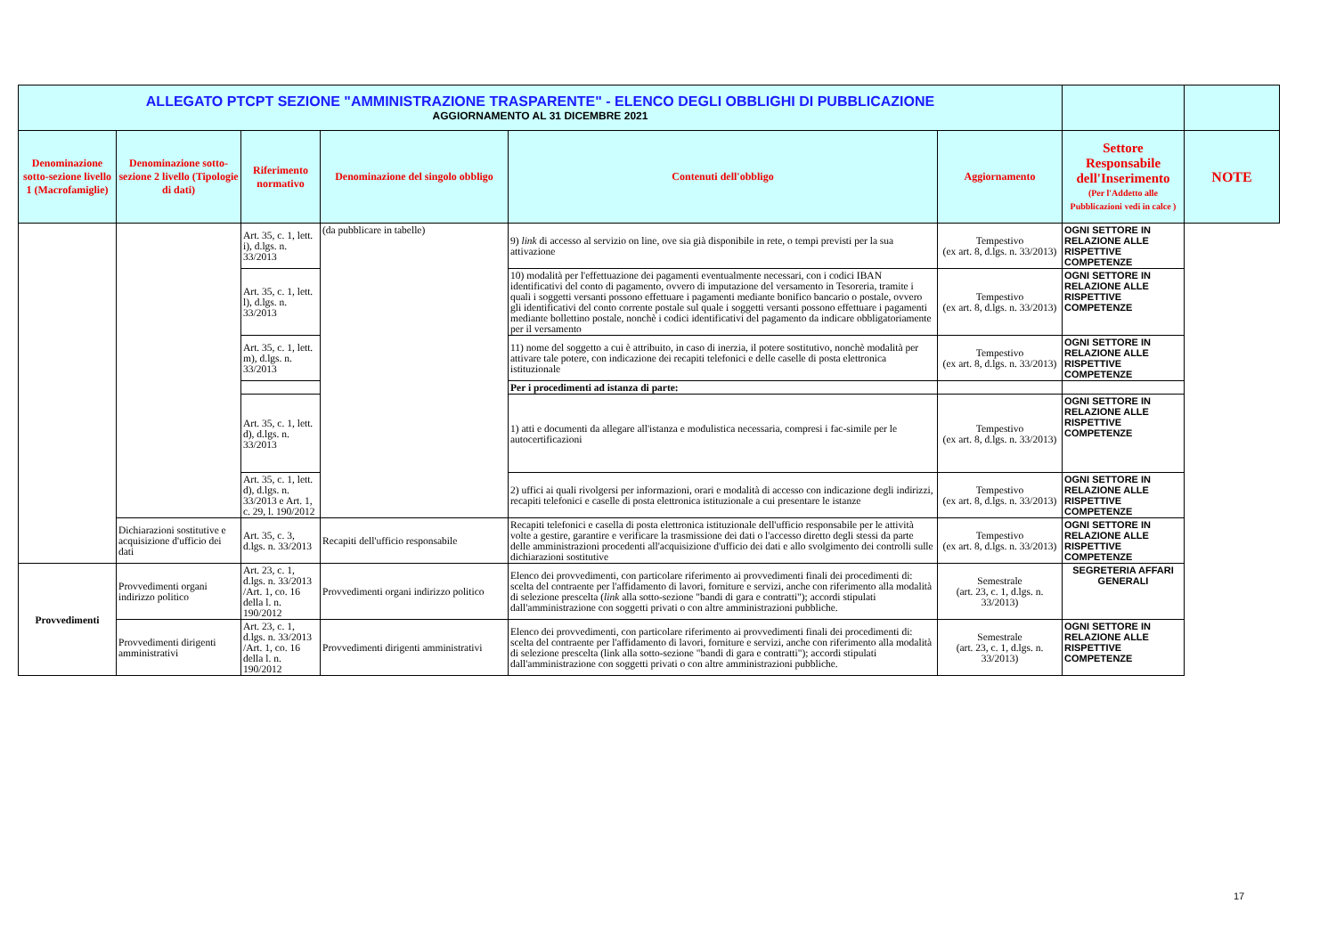| ALLEGATO PTCPT SEZIONE "AMMINISTRAZIONE TRASPARENTE" - ELENCO DEGLI OBBLIGHI DI PUBBLICAZIONE AGGIORNAMENTO AL 31 DICEMBRE 2021 | | | | | | | |
| Denominazione sotto-sezione livello 1 (Macrofamiglie) | Denominazione sotto-sezione 2 livello (Tipologie di dati) | Riferimento normativo | Denominazione del singolo obbligo | Contenuti dell'obbligo | Aggiornamento | Settore Responsabile dell'Inserimento (Per l'Addetto alle Pubblicazioni vedi in calce ) | NOTE |
| | | Art. 35, c. 1, lett. i), d.lgs. n. 33/2013 | (da pubblicare in tabelle) | 9) link di accesso al servizio on line, ove sia già disponibile in rete, o tempi previsti per la sua attivazione | Tempestivo (ex art. 8, d.lgs. n. 33/2013) | OGNI SETTORE IN RELAZIONE ALLE RISPETTIVE COMPETENZE | |
| | | Art. 35, c. 1, lett. l), d.lgs. n. 33/2013 | | 10) modalità per l'effettuazione dei pagamenti eventualmente necessari, con i codici IBAN identificativi del conto di pagamento, ovvero di imputazione del versamento in Tesoreria, tramite i quali i soggetti versanti possono effettuare i pagamenti mediante bonifico bancario o postale, ovvero gli identificativi del conto corrente postale sul quale i soggetti versanti possono effettuare i pagamenti mediante bollettino postale, nonchè i codici identificativi del pagamento da indicare obbligatoriamente per il versamento | Tempestivo (ex art. 8, d.lgs. n. 33/2013) | OGNI SETTORE IN RELAZIONE ALLE RISPETTIVE COMPETENZE | |
| | | Art. 35, c. 1, lett. m), d.lgs. n. 33/2013 | | 11) nome del soggetto a cui è attribuito, in caso di inerzia, il potere sostitutivo, nonchè modalità per attivare tale potere, con indicazione dei recapiti telefonici e delle caselle di posta elettronica istituzionale | Tempestivo (ex art. 8, d.lgs. n. 33/2013) | OGNI SETTORE IN RELAZIONE ALLE RISPETTIVE COMPETENZE | |
| | | | | Per i procedimenti ad istanza di parte: | | | |
| | | Art. 35, c. 1, lett. d), d.lgs. n. 33/2013 | | 1) atti e documenti da allegare all'istanza e modulistica necessaria, compresi i fac-simile per le autocertificazioni | Tempestivo (ex art. 8, d.lgs. n. 33/2013) | OGNI SETTORE IN RELAZIONE ALLE RISPETTIVE COMPETENZE | |
| | | Art. 35, c. 1, lett. d), d.lgs. n. 33/2013 e Art. 1, c. 29, l. 190/2012 | | 2) uffici ai quali rivolgersi per informazioni, orari e modalità di accesso con indicazione degli indirizzi, recapiti telefonici e caselle di posta elettronica istituzionale a cui presentare le istanze | Tempestivo (ex art. 8, d.lgs. n. 33/2013) | OGNI SETTORE IN RELAZIONE ALLE RISPETTIVE COMPETENZE | |
| | Dichiarazioni sostitutive e acquisizione d'ufficio dei dati | Art. 35, c. 3, d.lgs. n. 33/2013 | Recapiti dell'ufficio responsabile | Recapiti telefonici e casella di posta elettronica istituzionale dell'ufficio responsabile per le attività volte a gestire, garantire e verificare la trasmissione dei dati o l'accesso diretto degli stessi da parte delle amministrazioni procedenti all'acquisizione d'ufficio dei dati e allo svolgimento dei controlli sulle dichiarazioni sostitutive | Tempestivo (ex art. 8, d.lgs. n. 33/2013) | OGNI SETTORE IN RELAZIONE ALLE RISPETTIVE COMPETENZE | |
| Provvedimenti | Provvedimenti organi indirizzo politico | Art. 23, c. 1, d.lgs. n. 33/2013 /Art. 1, co. 16 della l. n. 190/2012 | Provvedimenti organi indirizzo politico | Elenco dei provvedimenti, con particolare riferimento ai provvedimenti finali dei procedimenti di: scelta del contraente per l'affidamento di lavori, forniture e servizi, anche con riferimento alla modalità di selezione prescelta ( link alla sotto-sezione "bandi di gara e contratti"); accordi stipulati dall'amministrazione con soggetti privati o con altre amministrazioni pubbliche. | Semestrale (art. 23, c. 1, d.lgs. n. 33/2013) | SEGRETERIA AFFARI GENERALI | |
| | Provvedimenti dirigenti amministrativi | Art. 23, c. 1, d.lgs. n. 33/2013 /Art. 1, co. 16 della l. n. 190/2012 | Provvedimenti dirigenti amministrativi | Elenco dei provvedimenti, con particolare riferimento ai provvedimenti finali dei procedimenti di: scelta del contraente per l'affidamento di lavori, forniture e servizi, anche con riferimento alla modalità di selezione prescelta (link alla sotto-sezione "bandi di gara e contratti"); accordi stipulati dall'amministrazione con soggetti privati o con altre amministrazioni pubbliche. | Semestrale (art. 23, c. 1, d.lgs. n. 33/2013) | OGNI SETTORE IN RELAZIONE ALLE RISPETTIVE COMPETENZE | |
17